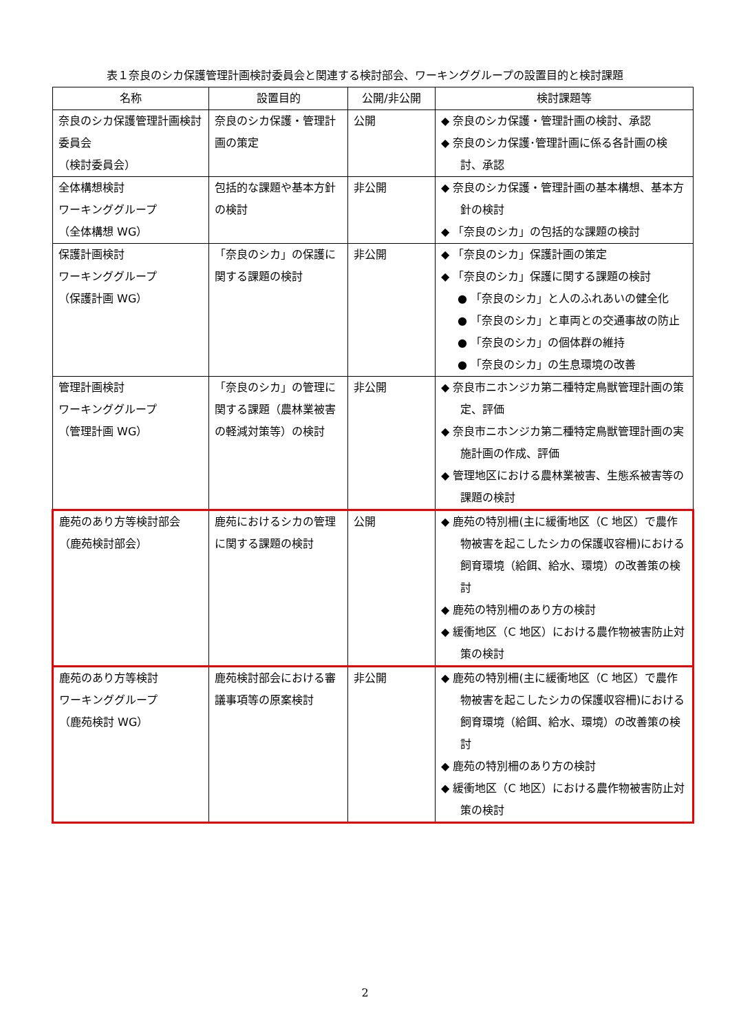表１奈良のシカ保護管理計画検討委員会と関連する検討部会、ワーキンググループの設置目的と検討課題
| 名称 | 設置目的 | 公開/非公開 | 検討課題等 |
| --- | --- | --- | --- |
| 奈良のシカ保護管理計画検討委員会 （検討委員会） | 奈良のシカ保護・管理計画の策定 | 公開 | ◆ 奈良のシカ保護・管理計画の検討、承認 ◆ 奈良のシカ保護･管理計画に係る各計画の検討、承認 |
| 全体構想検討 ワーキンググループ （全体構想 WG） | 包括的な課題や基本方針の検討 | 非公開 | ◆ 奈良のシカ保護・管理計画の基本構想、基本方針の検討 ◆ 「奈良のシカ」の包括的な課題の検討 |
| 保護計画検討 ワーキンググループ （保護計画 WG） | 「奈良のシカ」の保護に関する課題の検討 | 非公開 | ◆ 「奈良のシカ」保護計画の策定 ◆ 「奈良のシカ」保護に関する課題の検討 ● 「奈良のシカ」と人のふれあいの健全化 ● 「奈良のシカ」と車両との交通事故の防止 ● 「奈良のシカ」の個体群の維持 ● 「奈良のシカ」の生息環境の改善 |
| 管理計画検討 ワーキンググループ （管理計画 WG） | 「奈良のシカ」の管理に関する課題（農林業被害の軽減対策等）の検討 | 非公開 | ◆ 奈良市ニホンジカ第二種特定鳥獣管理計画の策定、評価 ◆ 奈良市ニホンジカ第二種特定鳥獣管理計画の実施計画の作成、評価 ◆ 管理地区における農林業被害、生態系被害等の課題の検討 |
| 鹿苑のあり方等検討部会 （鹿苑検討部会） | 鹿苑におけるシカの管理に関する課題の検討 | 公開 | ◆ 鹿苑の特別柵(主に緩衝地区（C 地区）で農作物被害を起こしたシカの保護収容柵)における飼育環境（給餌、給水、環境）の改善策の検討 ◆ 鹿苑の特別柵のあり方の検討 ◆ 緩衝地区（C 地区）における農作物被害防止対策の検討 |
| 鹿苑のあり方等検討 ワーキンググループ （鹿苑検討 WG） | 鹿苑検討部会における審議事項等の原案検討 | 非公開 | ◆ 鹿苑の特別柵(主に緩衝地区（C 地区）で農作物被害を起こしたシカの保護収容柵)における飼育環境（給餌、給水、環境）の改善策の検討 ◆ 鹿苑の特別柵のあり方の検討 ◆ 緩衝地区（C 地区）における農作物被害防止対策の検討 |
2